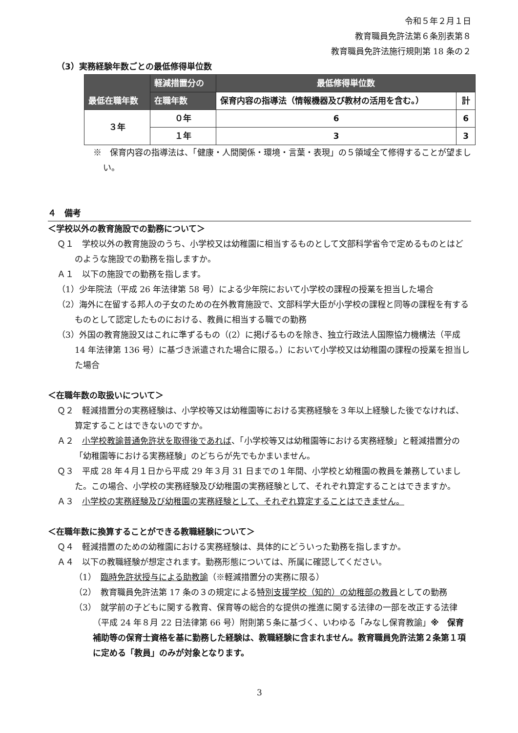令和５年２月１日
教育職員免許法第６条別表第８
教育職員免許法施行規則第 18 条の２
（3）実務経験年数ごとの最低修得単位数
| 最低在職年数 | 軽減措置分の | 最低修得単位数 | |
| --- | --- | --- | --- |
| | 在職年数 | 保育内容の指導法（情報機器及び教材の活用を含む。） | 計 |
| ３年 | ０年 | 6 | 6 |
| | １年 | 3 | 3 |
※　保育内容の指導法は、「健康・人間関係・環境・言葉・表現」の５領域全て修得することが望ましい。
４　備考
＜学校以外の教育施設での勤務について＞
Ｑ１　学校以外の教育施設のうち、小学校又は幼稚園に相当するものとして文部科学省令で定めるものとはどのような施設での勤務を指しますか。
Ａ１　以下の施設での勤務を指します。
（1）少年院法（平成 26 年法律第 58 号）による少年院において小学校の課程の授業を担当した場合
（2）海外に在留する邦人の子女のための在外教育施設で、文部科学大臣が小学校の課程と同等の課程を有するものとして認定したものにおける、教員に相当する職での勤務
（3）外国の教育施設又はこれに準ずるもの（(2）に掲げるものを除き、独立行政法人国際協力機構法（平成 14 年法律第 136 号）に基づき派遣された場合に限る。）において小学校又は幼稚園の課程の授業を担当した場合
＜在職年数の取扱いについて＞
Ｑ２　軽減措置分の実務経験は、小学校等又は幼稚園等における実務経験を３年以上経験した後でなければ、算定することはできないのですか。
Ａ２　小学校教諭普通免許状を取得後であれば、「小学校等又は幼稚園等における実務経験」と軽減措置分の「幼稚園等における実務経験」のどちらが先でもかまいません。
Ｑ３　平成 28 年４月１日から平成 29 年３月 31 日までの１年間、小学校と幼稚園の教員を兼務していました。この場合、小学校の実務経験及び幼稚園の実務経験として、それぞれ算定することはできますか。
Ａ３　小学校の実務経験及び幼稚園の実務経験として、それぞれ算定することはできません。
＜在職年数に換算することができる教職経験について＞
Ｑ４　軽減措置のための幼稚園における実務経験は、具体的にどういった勤務を指しますか。
Ａ４　以下の教職経験が想定されます。勤務形態については、所属に確認してください。
（1）　臨時免許状授与による助教諭（※軽減措置分の実務に限る）
（2）　教育職員免許法第 17 条の３の規定による特別支援学校（知的）の幼稚部の教員としての勤務
（3）　就学前の子どもに関する教育、保育等の総合的な提供の推進に関する法律の一部を改正する法律（平成 24 年８月 22 日法律第 66 号）附則第５条に基づく、いわゆる「みなし保育教諭」※　保育補助等の保育士資格を基に勤務した経験は、教職経験に含まれません。教育職員免許法第２条第１項に定める「教員」のみが対象となります。
3